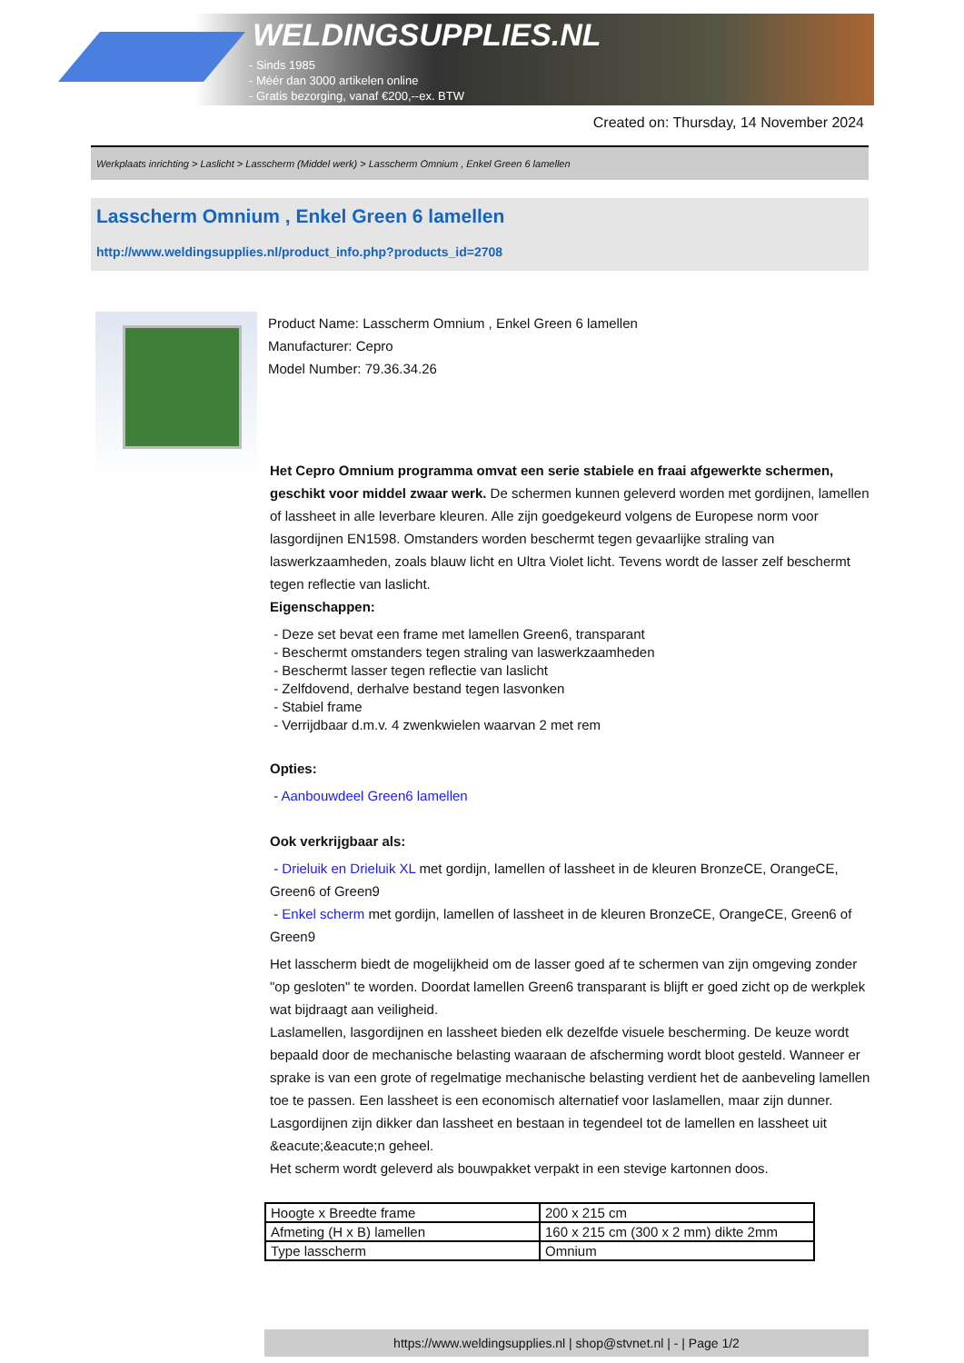WELDINGSUPPLIES.NL
- Sinds 1985
- Méér dan 3000 artikelen online
- Gratis bezorging, vanaf €200,--ex. BTW
Created on: Thursday, 14 November 2024
Werkplaats inrichting > Laslicht > Lasscherm (Middel werk) > Lasscherm Omnium , Enkel Green 6 lamellen
Lasscherm Omnium , Enkel Green 6 lamellen
http://www.weldingsupplies.nl/product_info.php?products_id=2708
Product Name: Lasscherm Omnium , Enkel Green 6 lamellen
Manufacturer: Cepro
Model Number: 79.36.34.26
Het Cepro Omnium programma omvat een serie stabiele en fraai afgewerkte schermen, geschikt voor middel zwaar werk. De schermen kunnen geleverd worden met gordijnen, lamellen of lassheet in alle leverbare kleuren. Alle zijn goedgekeurd volgens de Europese norm voor lasgordijnen EN1598. Omstanders worden beschermt tegen gevaarlijke straling van laswerkzaamheden, zoals blauw licht en Ultra Violet licht. Tevens wordt de lasser zelf beschermt tegen reflectie van laslicht.
Eigenschappen:
- Deze set bevat een frame met lamellen Green6, transparant
- Beschermt omstanders tegen straling van laswerkzaamheden
- Beschermt lasser tegen reflectie van laslicht
- Zelfdovend, derhalve bestand tegen lasvonken
- Stabiel frame
- Verrijdbaar d.m.v. 4 zwenkwielen waarvan 2 met rem
Opties:
- Aanbouwdeel Green6 lamellen
Ook verkrijgbaar als:
- Drieluik en Drieluik XL met gordijn, lamellen of lassheet in de kleuren BronzeCE, OrangeCE, Green6 of Green9
- Enkel scherm met gordijn, lamellen of lassheet in de kleuren BronzeCE, OrangeCE, Green6 of Green9
Het lasscherm biedt de mogelijkheid om de lasser goed af te schermen van zijn omgeving zonder "op gesloten" te worden. Doordat lamellen Green6 transparant is blijft er goed zicht op de werkplek wat bijdraagt aan veiligheid.
Laslamellen, lasgordijnen en lassheet bieden elk dezelfde visuele bescherming. De keuze wordt bepaald door de mechanische belasting waaraan de afscherming wordt bloot gesteld. Wanneer er sprake is van een grote of regelmatige mechanische belasting verdient het de aanbeveling lamellen toe te passen. Een lassheet is een economisch alternatief voor laslamellen, maar zijn dunner. Lasgordijnen zijn dikker dan lassheet en bestaan in tegendeel tot de lamellen en lassheet uit &eacute;&eacute;n geheel.
Het scherm wordt geleverd als bouwpakket verpakt in een stevige kartonnen doos.
| Hoogte x Breedte frame | 200 x 215 cm |
| Afmeting (H x B) lamellen | 160 x 215 cm (300 x 2 mm) dikte 2mm |
| Type lasscherm | Omnium |
https://www.weldingsupplies.nl | shop@stvnet.nl | - | Page 1/2